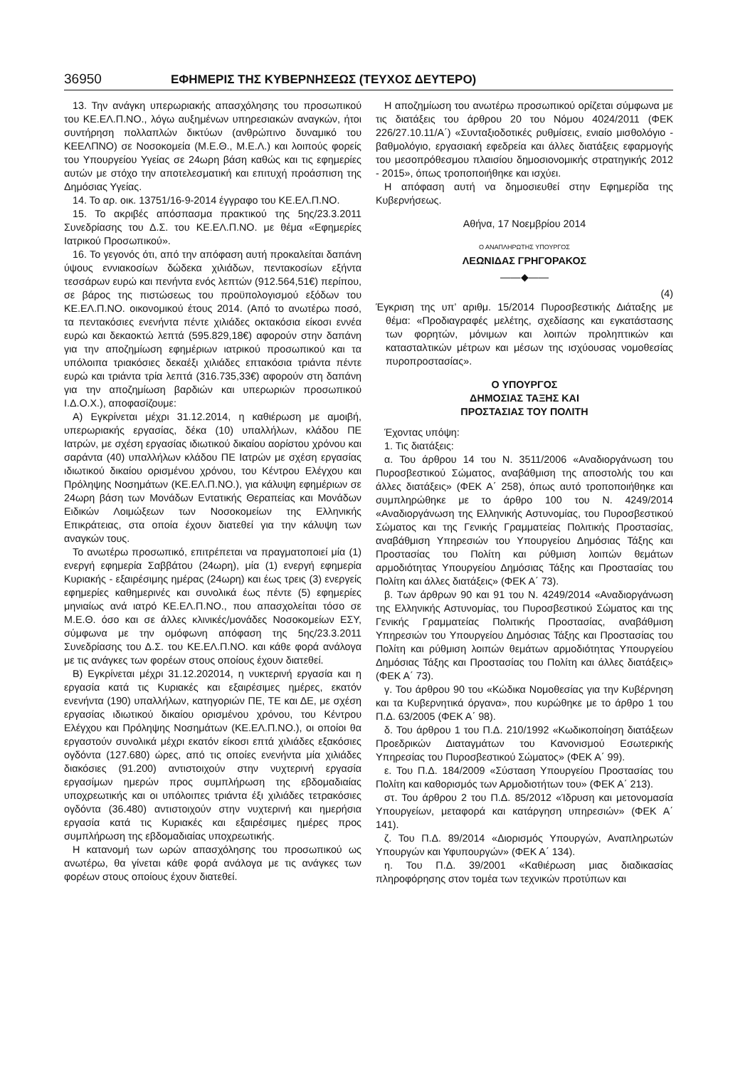36950 ΕΦΗΜΕΡΙΣ ΤΗΣ ΚΥΒΕΡΝΗΣΕΩΣ (ΤΕΥΧΟΣ ΔΕΥΤΕΡΟ)
13. Την ανάγκη υπερωριακής απασχόλησης του προσωπικού του ΚΕ.ΕΛ.Π.ΝΟ., λόγω αυξημένων υπηρεσιακών αναγκών, ήτοι συντήρηση πολλαπλών δικτύων (ανθρώπινο δυναμικό του ΚΕΕΛΠΝΟ) σε Νοσοκομεία (Μ.Ε.Θ., Μ.Ε.Λ.) και λοιπούς φορείς του Υπουργείου Υγείας σε 24ωρη βάση καθώς και τις εφημερίες αυτών με στόχο την αποτελεσματική και επιτυχή προάσπιση της Δημόσιας Υγείας.
14. Το αρ. οικ. 13751/16-9-2014 έγγραφο του ΚΕ.ΕΛ.Π.ΝΟ.
15. Το ακριβές απόσπασμα πρακτικού της 5ης/23.3.2011 Συνεδρίασης του Δ.Σ. του ΚΕ.ΕΛ.Π.ΝΟ. με θέμα «Εφημερίες Ιατρικού Προσωπικού».
16. Το γεγονός ότι, από την απόφαση αυτή προκαλείται δαπάνη ύψους εννιακοσίων δώδεκα χιλιάδων, πεντακοσίων εξήντα τεσσάρων ευρώ και πενήντα ενός λεπτών (912.564,51€) περίπου, σε βάρος της πιστώσεως του προϋπολογισμού εξόδων του ΚΕ.ΕΛ.Π.ΝΟ. οικονομικού έτους 2014. (Από το ανωτέρω ποσό, τα πεντακόσιες ενενήντα πέντε χιλιάδες οκτακόσια είκοσι εννέα ευρώ και δεκαοκτώ λεπτά (595.829,18€) αφορούν στην δαπάνη για την αποζημίωση εφημέριων ιατρικού προσωπικού και τα υπόλοιπα τριακόσιες δεκαέξι χιλιάδες επτακόσια τριάντα πέντε ευρώ και τριάντα τρία λεπτά (316.735,33€) αφορούν στη δαπάνη για την αποζημίωση βαρδιών και υπερωριών προσωπικού Ι.Δ.Ο.Χ.), αποφασίζουμε:
Α) Εγκρίνεται μέχρι 31.12.2014, η καθιέρωση με αμοιβή, υπερωριακής εργασίας, δέκα (10) υπαλλήλων, κλάδου ΠΕ Ιατρών, με σχέση εργασίας ιδιωτικού δικαίου αορίστου χρόνου και σαράντα (40) υπαλλήλων κλάδου ΠΕ Ιατρών με σχέση εργασίας ιδιωτικού δικαίου ορισμένου χρόνου, του Κέντρου Ελέγχου και Πρόληψης Νοσημάτων (ΚΕ.ΕΛ.Π.ΝΟ.), για κάλυψη εφημέριων σε 24ωρη βάση των Μονάδων Εντατικής Θεραπείας και Μονάδων Ειδικών Λοιμώξεων των Νοσοκομείων της Ελληνικής Επικράτειας, στα οποία έχουν διατεθεί για την κάλυψη των αναγκών τους.
Το ανωτέρω προσωπικό, επιτρέπεται να πραγματοποιεί μία (1) ενεργή εφημερία Σαββάτου (24ωρη), μία (1) ενεργή εφημερία Κυριακής - εξαιρέσιμης ημέρας (24ωρη) και έως τρεις (3) ενεργείς εφημερίες καθημερινές και συνολικά έως πέντε (5) εφημερίες μηνιαίως ανά ιατρό ΚΕ.ΕΛ.Π.ΝΟ., που απασχολείται τόσο σε Μ.Ε.Θ. όσο και σε άλλες κλινικές/μονάδες Νοσοκομείων ΕΣΥ, σύμφωνα με την ομόφωνη απόφαση της 5ης/23.3.2011 Συνεδρίασης του Δ.Σ. του ΚΕ.ΕΛ.Π.ΝΟ. και κάθε φορά ανάλογα με τις ανάγκες των φορέων στους οποίους έχουν διατεθεί.
Β) Εγκρίνεται μέχρι 31.12.202014, η νυκτερινή εργασία και η εργασία κατά τις Κυριακές και εξαιρέσιμες ημέρες, εκατόν ενενήντα (190) υπαλλήλων, κατηγοριών ΠΕ, ΤΕ και ΔΕ, με σχέση εργασίας ιδιωτικού δικαίου ορισμένου χρόνου, του Κέντρου Ελέγχου και Πρόληψης Νοσημάτων (ΚΕ.ΕΛ.Π.ΝΟ.), οι οποίοι θα εργαστούν συνολικά μέχρι εκατόν είκοσι επτά χιλιάδες εξακόσιες ογδόντα (127.680) ώρες, από τις οποίες ενενήντα μία χιλιάδες διακόσιες (91.200) αντιστοιχούν στην νυχτερινή εργασία εργασίμων ημερών προς συμπλήρωση της εβδομαδιαίας υποχρεωτικής και οι υπόλοιπες τριάντα έξι χιλιάδες τετρακόσιες ογδόντα (36.480) αντιστοιχούν στην νυχτερινή και ημερήσια εργασία κατά τις Κυριακές και εξαιρέσιμες ημέρες προς συμπλήρωση της εβδομαδιαίας υποχρεωτικής.
Η κατανομή των ωρών απασχόλησης του προσωπικού ως ανωτέρω, θα γίνεται κάθε φορά ανάλογα με τις ανάγκες των φορέων στους οποίους έχουν διατεθεί.
Η αποζημίωση του ανωτέρω προσωπικού ορίζεται σύμφωνα με τις διατάξεις του άρθρου 20 του Νόμου 4024/2011 (ΦΕΚ 226/27.10.11/Α΄) «Συνταξιοδοτικές ρυθμίσεις, ενιαίο μισθολόγιο - βαθμολόγιο, εργασιακή εφεδρεία και άλλες διατάξεις εφαρμογής του μεσοπρόθεσμου πλαισίου δημοσιονομικής στρατηγικής 2012 - 2015», όπως τροποποιήθηκε και ισχύει.
Η απόφαση αυτή να δημοσιευθεί στην Εφημερίδα της Κυβερνήσεως.
Αθήνα, 17 Νοεμβρίου 2014
Ο ΑΝΑΠΛΗΡΩΤΗΣ ΥΠΟΥΡΓΟΣ
ΛΕΩΝΙΔΑΣ ΓΡΗΓΟΡΑΚΟΣ
——◆——
(4)
Έγκριση της υπ’ αριθμ. 15/2014 Πυροσβεστικής Διάταξης με θέμα: «Προδιαγραφές μελέτης, σχεδίασης και εγκατάστασης των φορητών, μόνιμων και λοιπών προληπτικών και κατασταλτικών μέτρων και μέσων της ισχύουσας νομοθεσίας πυροπροστασίας».
Ο ΥΠΟΥΡΓΟΣ
ΔΗΜΟΣΙΑΣ ΤΑΞΗΣ ΚΑΙ
ΠΡΟΣΤΑΣΙΑΣ ΤΟΥ ΠΟΛΙΤΗ
Έχοντας υπόψη:
1. Τις διατάξεις:
α. Του άρθρου 14 του Ν. 3511/2006 «Αναδιοργάνωση του Πυροσβεστικού Σώματος, αναβάθμιση της αποστολής του και άλλες διατάξεις» (ΦΕΚ Α΄ 258), όπως αυτό τροποποιήθηκε και συμπληρώθηκε με το άρθρο 100 του Ν. 4249/2014 «Αναδιοργάνωση της Ελληνικής Αστυνομίας, του Πυροσβεστικού Σώματος και της Γενικής Γραμματείας Πολιτικής Προστασίας, αναβάθμιση Υπηρεσιών του Υπουργείου Δημόσιας Τάξης και Προστασίας του Πολίτη και ρύθμιση λοιπών θεμάτων αρμοδιότητας Υπουργείου Δημόσιας Τάξης και Προστασίας του Πολίτη και άλλες διατάξεις» (ΦΕΚ Α΄ 73).
β. Των άρθρων 90 και 91 του Ν. 4249/2014 «Αναδιοργάνωση της Ελληνικής Αστυνομίας, του Πυροσβεστικού Σώματος και της Γενικής Γραμματείας Πολιτικής Προστασίας, αναβάθμιση Υπηρεσιών του Υπουργείου Δημόσιας Τάξης και Προστασίας του Πολίτη και ρύθμιση λοιπών θεμάτων αρμοδιότητας Υπουργείου Δημόσιας Τάξης και Προστασίας του Πολίτη και άλλες διατάξεις» (ΦΕΚ Α΄ 73).
γ. Του άρθρου 90 του «Κώδικα Νομοθεσίας για την Κυβέρνηση και τα Κυβερνητικά όργανα», που κυρώθηκε με το άρθρο 1 του Π.Δ. 63/2005 (ΦΕΚ Α΄ 98).
δ. Του άρθρου 1 του Π.Δ. 210/1992 «Κωδικοποίηση διατάξεων Προεδρικών Διαταγμάτων του Κανονισμού Εσωτερικής Υπηρεσίας του Πυροσβεστικού Σώματος» (ΦΕΚ Α΄ 99).
ε. Του Π.Δ. 184/2009 «Σύσταση Υπουργείου Προστασίας του Πολίτη και καθορισμός των Αρμοδιοτήτων του» (ΦΕΚ Α΄ 213).
στ. Του άρθρου 2 του Π.Δ. 85/2012 «Ίδρυση και μετονομασία Υπουργείων, μεταφορά και κατάργηση υπηρεσιών» (ΦΕΚ Α΄ 141).
ζ. Του Π.Δ. 89/2014 «Διορισμός Υπουργών, Αναπληρωτών Υπουργών και Υφυπουργών» (ΦΕΚ Α΄ 134).
η. Του Π.Δ. 39/2001 «Καθιέρωση μιας διαδικασίας πληροφόρησης στον τομέα των τεχνικών προτύπων και